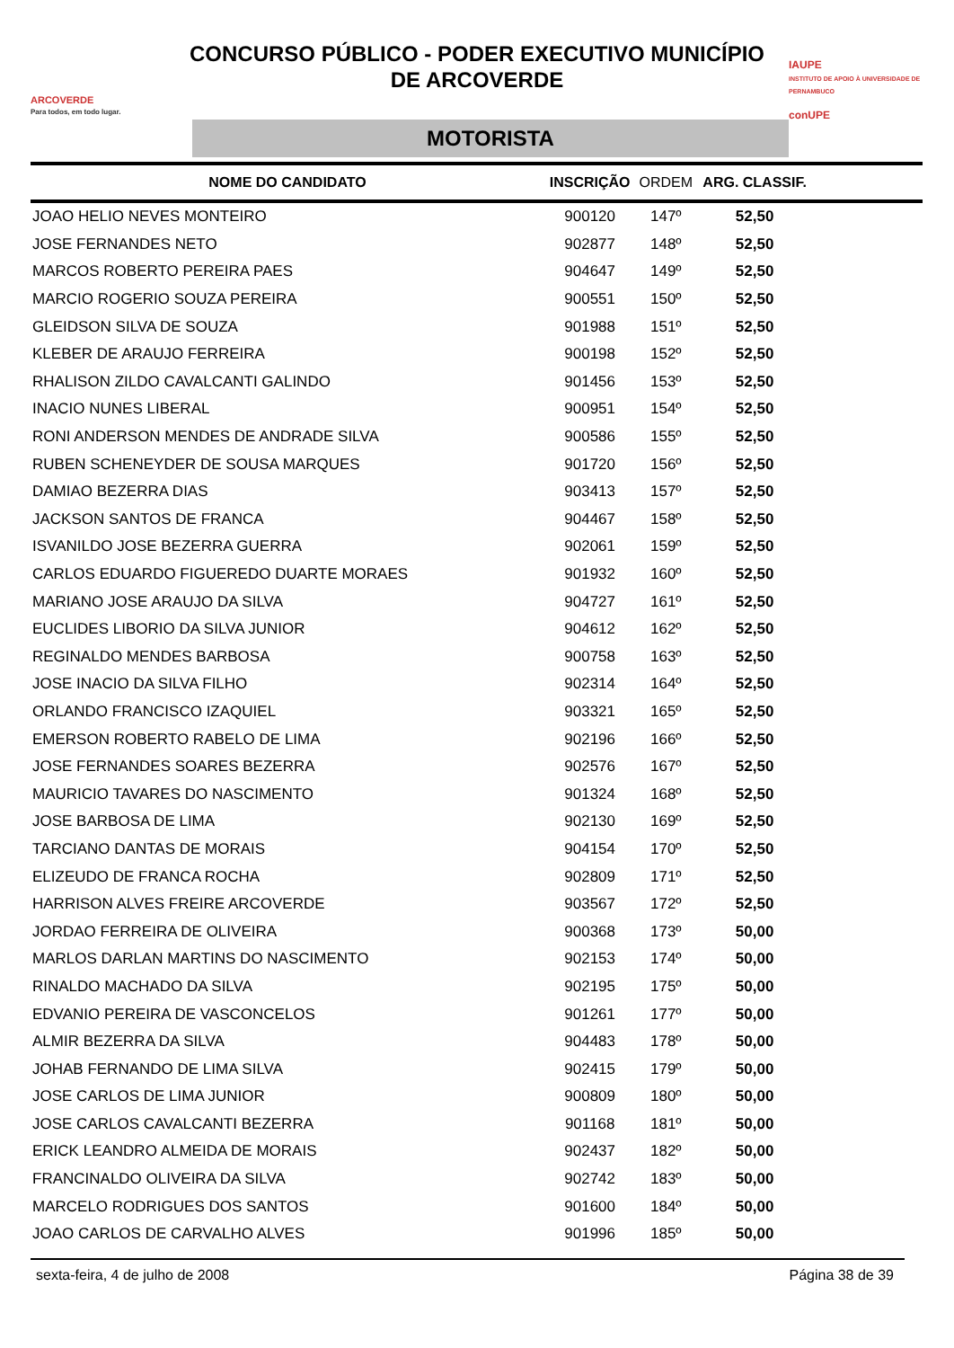ARCOVERDE
Para todos, em todo lugar.
CONCURSO PÚBLICO - PODER EXECUTIVO MUNICÍPIO
DE ARCOVERDE
MOTORISTA
IAUPE
INSTITUTO DE APOIO À UNIVERSIDADE DE PERNAMBUCO
conUPE
| NOME DO CANDIDATO | INSCRIÇÃO | ORDEM | ARG. CLASSIF. | |
| --- | --- | --- | --- | --- |
| JOAO HELIO NEVES MONTEIRO | 900120 | 147º | 52,50 | |
| JOSE FERNANDES NETO | 902877 | 148º | 52,50 | |
| MARCOS ROBERTO PEREIRA PAES | 904647 | 149º | 52,50 | |
| MARCIO ROGERIO SOUZA PEREIRA | 900551 | 150º | 52,50 | |
| GLEIDSON SILVA DE SOUZA | 901988 | 151º | 52,50 | |
| KLEBER DE ARAUJO FERREIRA | 900198 | 152º | 52,50 | |
| RHALISON ZILDO CAVALCANTI GALINDO | 901456 | 153º | 52,50 | |
| INACIO NUNES LIBERAL | 900951 | 154º | 52,50 | |
| RONI ANDERSON MENDES DE ANDRADE SILVA | 900586 | 155º | 52,50 | |
| RUBEN SCHENEYDER DE SOUSA MARQUES | 901720 | 156º | 52,50 | |
| DAMIAO BEZERRA DIAS | 903413 | 157º | 52,50 | |
| JACKSON SANTOS DE FRANCA | 904467 | 158º | 52,50 | |
| ISVANILDO JOSE BEZERRA GUERRA | 902061 | 159º | 52,50 | |
| CARLOS EDUARDO FIGUEREDO DUARTE MORAES | 901932 | 160º | 52,50 | |
| MARIANO JOSE ARAUJO DA SILVA | 904727 | 161º | 52,50 | |
| EUCLIDES LIBORIO DA SILVA JUNIOR | 904612 | 162º | 52,50 | |
| REGINALDO MENDES BARBOSA | 900758 | 163º | 52,50 | |
| JOSE INACIO DA SILVA FILHO | 902314 | 164º | 52,50 | |
| ORLANDO FRANCISCO IZAQUIEL | 903321 | 165º | 52,50 | |
| EMERSON ROBERTO RABELO DE LIMA | 902196 | 166º | 52,50 | |
| JOSE FERNANDES SOARES BEZERRA | 902576 | 167º | 52,50 | |
| MAURICIO TAVARES DO NASCIMENTO | 901324 | 168º | 52,50 | |
| JOSE BARBOSA DE LIMA | 902130 | 169º | 52,50 | |
| TARCIANO DANTAS DE MORAIS | 904154 | 170º | 52,50 | |
| ELIZEUDO DE FRANCA ROCHA | 902809 | 171º | 52,50 | |
| HARRISON ALVES FREIRE ARCOVERDE | 903567 | 172º | 52,50 | |
| JORDAO FERREIRA DE OLIVEIRA | 900368 | 173º | 50,00 | |
| MARLOS DARLAN MARTINS DO NASCIMENTO | 902153 | 174º | 50,00 | |
| RINALDO MACHADO DA SILVA | 902195 | 175º | 50,00 | |
| EDVANIO PEREIRA DE VASCONCELOS | 901261 | 177º | 50,00 | |
| ALMIR BEZERRA DA SILVA | 904483 | 178º | 50,00 | |
| JOHAB FERNANDO DE LIMA SILVA | 902415 | 179º | 50,00 | |
| JOSE CARLOS DE LIMA JUNIOR | 900809 | 180º | 50,00 | |
| JOSE CARLOS CAVALCANTI BEZERRA | 901168 | 181º | 50,00 | |
| ERICK LEANDRO ALMEIDA DE MORAIS | 902437 | 182º | 50,00 | |
| FRANCINALDO OLIVEIRA DA SILVA | 902742 | 183º | 50,00 | |
| MARCELO RODRIGUES DOS SANTOS | 901600 | 184º | 50,00 | |
| JOAO CARLOS DE CARVALHO ALVES | 901996 | 185º | 50,00 | |
sexta-feira, 4 de julho de 2008 Página 38 de 39